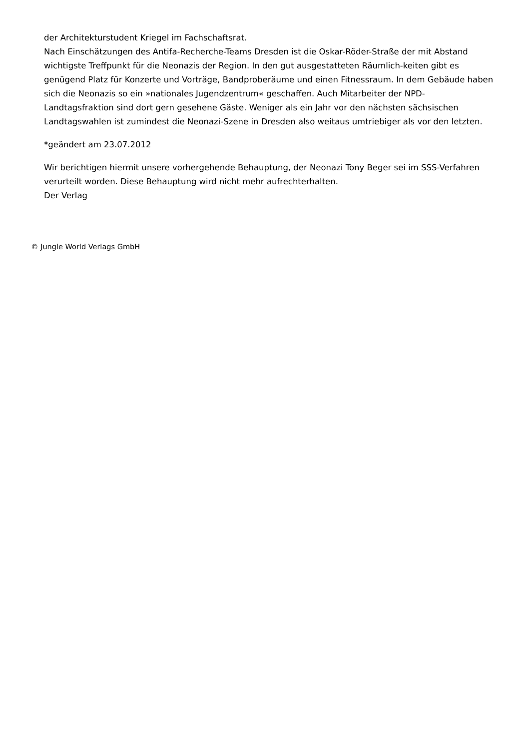der Architekturstudent Kriegel im Fachschaftsrat.
Nach Einschätzungen des Antifa-Recherche-Teams Dresden ist die Oskar-Röder-Straße der mit Abstand wichtigste Treffpunkt für die Neonazis der Region. In den gut ausgestatteten Räumlich-keiten gibt es genügend Platz für Konzerte und Vorträge, Bandproberäume und einen Fitnessraum. In dem Gebäude haben sich die Neonazis so ein »nationales Jugendzentrum« geschaffen. Auch Mitarbeiter der NPD-Landtagsfraktion sind dort gern gesehene Gäste. Weniger als ein Jahr vor den nächsten sächsischen Landtagswahlen ist zumindest die Neonazi-Szene in Dresden also weitaus umtriebiger als vor den letzten.
*geändert am 23.07.2012
Wir berichtigen hiermit unsere vorhergehende Behauptung, der Neonazi Tony Beger sei im SSS-Verfahren verurteilt worden. Diese Behauptung wird nicht mehr aufrechterhalten.
Der Verlag
© Jungle World Verlags GmbH